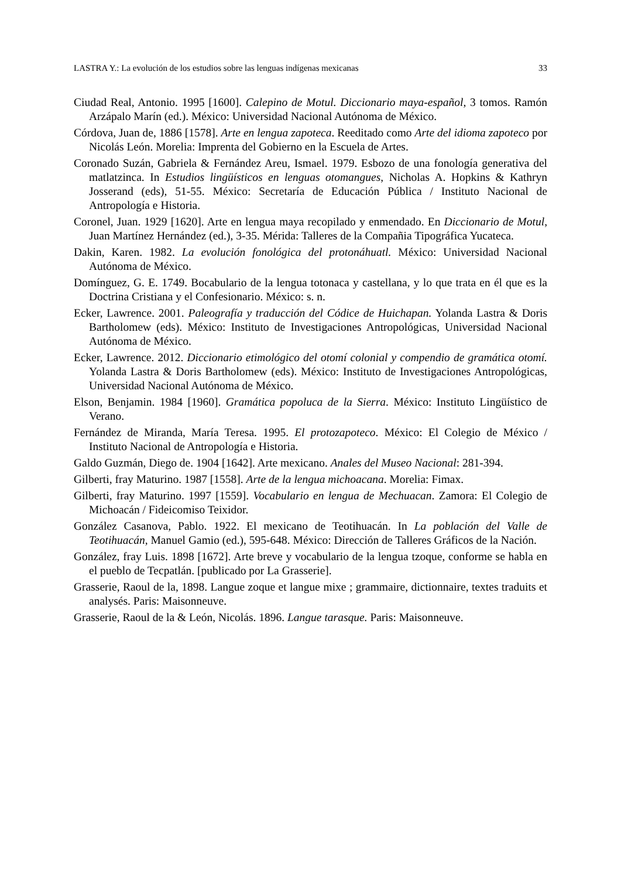LASTRA Y.: La evolución de los estudios sobre las lenguas indígenas mexicanas 33
Ciudad Real, Antonio. 1995 [1600]. Calepino de Motul. Diccionario maya-español, 3 tomos. Ramón Arzápalo Marín (ed.). México: Universidad Nacional Autónoma de México.
Córdova, Juan de, 1886 [1578]. Arte en lengua zapoteca. Reeditado como Arte del idioma zapoteco por Nicolás León. Morelia: Imprenta del Gobierno en la Escuela de Artes.
Coronado Suzán, Gabriela & Fernández Areu, Ismael. 1979. Esbozo de una fonología generativa del matlatzinca. In Estudios lingüísticos en lenguas otomangues, Nicholas A. Hopkins & Kathryn Josserand (eds), 51-55. México: Secretaría de Educación Pública / Instituto Nacional de Antropología e Historia.
Coronel, Juan. 1929 [1620]. Arte en lengua maya recopilado y enmendado. En Diccionario de Motul, Juan Martínez Hernández (ed.), 3-35. Mérida: Talleres de la Compañia Tipográfica Yucateca.
Dakin, Karen. 1982. La evolución fonológica del protonáhuatl. México: Universidad Nacional Autónoma de México.
Domínguez, G. E. 1749. Bocabulario de la lengua totonaca y castellana, y lo que trata en él que es la Doctrina Cristiana y el Confesionario. México: s. n.
Ecker, Lawrence. 2001. Paleografía y traducción del Códice de Huichapan. Yolanda Lastra & Doris Bartholomew (eds). México: Instituto de Investigaciones Antropológicas, Universidad Nacional Autónoma de México.
Ecker, Lawrence. 2012. Diccionario etimológico del otomí colonial y compendio de gramática otomí. Yolanda Lastra & Doris Bartholomew (eds). México: Instituto de Investigaciones Antropológicas, Universidad Nacional Autónoma de México.
Elson, Benjamin. 1984 [1960]. Gramática popoluca de la Sierra. México: Instituto Lingüístico de Verano.
Fernández de Miranda, María Teresa. 1995. El protozapoteco. México: El Colegio de México / Instituto Nacional de Antropología e Historia.
Galdo Guzmán, Diego de. 1904 [1642]. Arte mexicano. Anales del Museo Nacional: 281-394.
Gilberti, fray Maturino. 1987 [1558]. Arte de la lengua michoacana. Morelia: Fimax.
Gilberti, fray Maturino. 1997 [1559]. Vocabulario en lengua de Mechuacan. Zamora: El Colegio de Michoacán / Fideicomiso Teixidor.
González Casanova, Pablo. 1922. El mexicano de Teotihuacán. In La población del Valle de Teotihuacán, Manuel Gamio (ed.), 595-648. México: Dirección de Talleres Gráficos de la Nación.
González, fray Luis. 1898 [1672]. Arte breve y vocabulario de la lengua tzoque, conforme se habla en el pueblo de Tecpatlán. [publicado por La Grasserie].
Grasserie, Raoul de la, 1898. Langue zoque et langue mixe ; grammaire, dictionnaire, textes traduits et analysés. Paris: Maisonneuve.
Grasserie, Raoul de la & León, Nicolás. 1896. Langue tarasque. Paris: Maisonneuve.